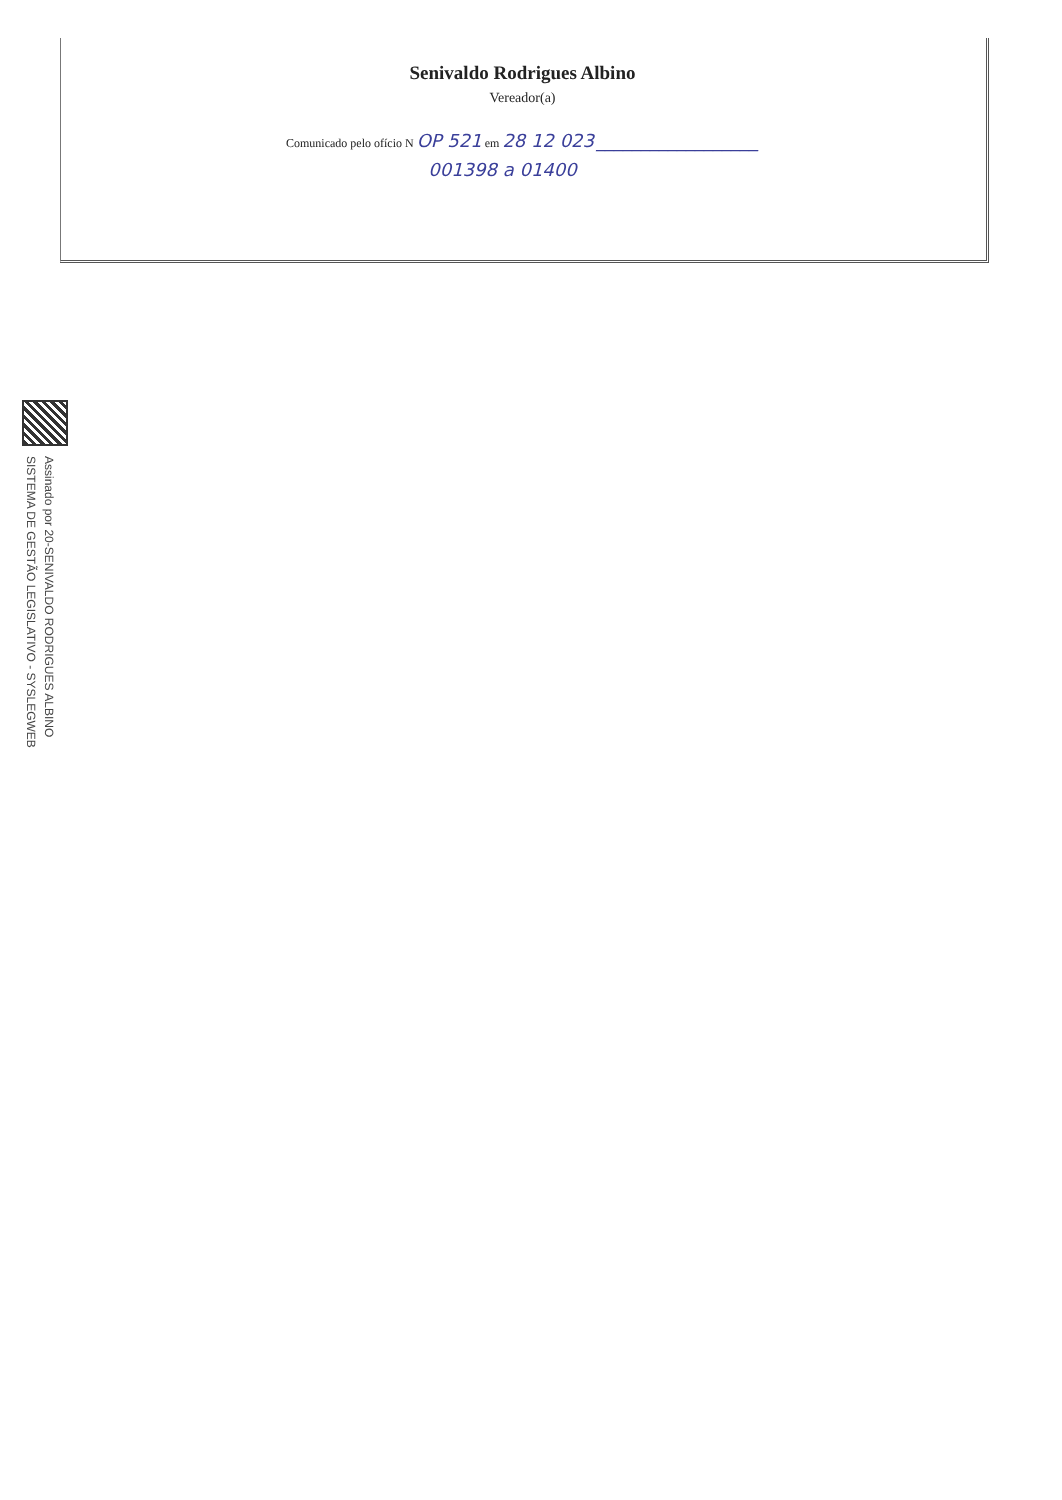Senivaldo Rodrigues Albino
Vereador(a)
Comunicado pelo ofício N OP 521 em 28 12 023 __________________
001398 a 01400
Assinado por 20-SENIVALDO RODRIGUES ALBINO
SISTEMA DE GESTÃO LEGISLATIVO - SYSLEGWEB